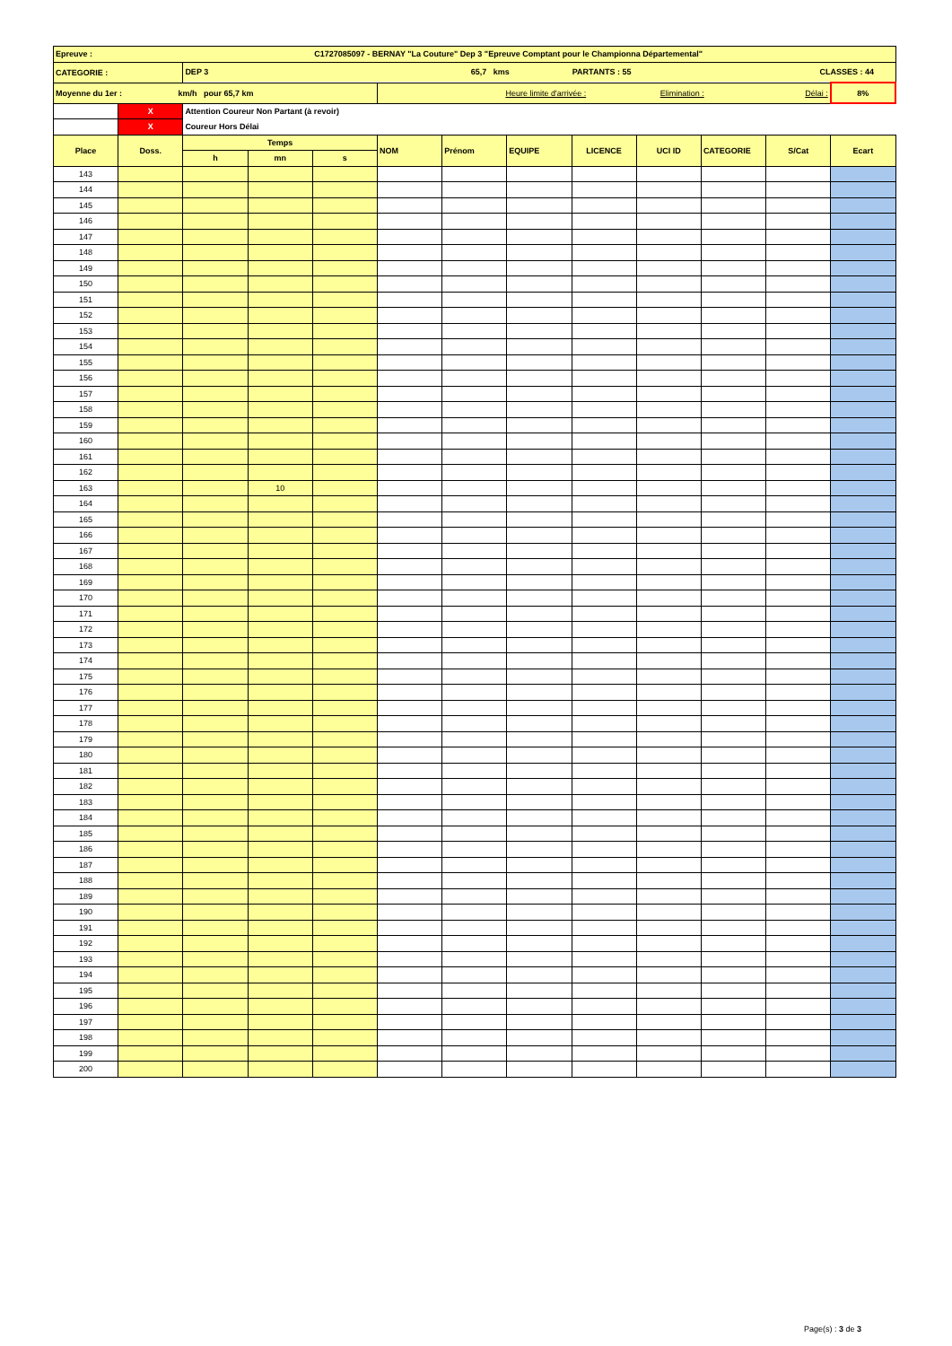| Epreuve : | | | | C1727085097 - BERNAY "La Couture" Dep 3 "Epreuve Comptant pour le Championna Départemental" | | | | | | | | |
| CATEGORIE : | | DEP 3 65,7 kms PARTANTS : 55 CLASSES : 44 | | | | | | | | | | |
| Moyenne du 1er : km/h pour 65,7 km | | | | | Heure limite d'arrivée : Elimination : Délai : | | | | | | | 8% |
| | X | Attention Coureur Non Partant (à revoir) | | | | | | | | | | |
| | X | Coureur Hors Délai | | | | | | | | | | |
| Place | Doss. | Temps | | | NOM | Prénom | EQUIPE | LICENCE | UCI ID | CATEGORIE | S/Cat | Ecart |
| | | h | mn | s | | | | | | | | |
| 143 | | | | | | | | | | | | |
| 144 | | | | | | | | | | | | |
| 145 | | | | | | | | | | | | |
| 146 | | | | | | | | | | | | |
| 147 | | | | | | | | | | | | |
| 148 | | | | | | | | | | | | |
| 149 | | | | | | | | | | | | |
| 150 | | | | | | | | | | | | |
| 151 | | | | | | | | | | | | |
| 152 | | | | | | | | | | | | |
| 153 | | | | | | | | | | | | |
| 154 | | | | | | | | | | | | |
| 155 | | | | | | | | | | | | |
| 156 | | | | | | | | | | | | |
| 157 | | | | | | | | | | | | |
| 158 | | | | | | | | | | | | |
| 159 | | | | | | | | | | | | |
| 160 | | | | | | | | | | | | |
| 161 | | | | | | | | | | | | |
| 162 | | | | | | | | | | | | |
| 163 | | | 10 | | | | | | | | | |
| 164 | | | | | | | | | | | | |
| 165 | | | | | | | | | | | | |
| 166 | | | | | | | | | | | | |
| 167 | | | | | | | | | | | | |
| 168 | | | | | | | | | | | | |
| 169 | | | | | | | | | | | | |
| 170 | | | | | | | | | | | | |
| 171 | | | | | | | | | | | | |
| 172 | | | | | | | | | | | | |
| 173 | | | | | | | | | | | | |
| 174 | | | | | | | | | | | | |
| 175 | | | | | | | | | | | | |
| 176 | | | | | | | | | | | | |
| 177 | | | | | | | | | | | | |
| 178 | | | | | | | | | | | | |
| 179 | | | | | | | | | | | | |
| 180 | | | | | | | | | | | | |
| 181 | | | | | | | | | | | | |
| 182 | | | | | | | | | | | | |
| 183 | | | | | | | | | | | | |
| 184 | | | | | | | | | | | | |
| 185 | | | | | | | | | | | | |
| 186 | | | | | | | | | | | | |
| 187 | | | | | | | | | | | | |
| 188 | | | | | | | | | | | | |
| 189 | | | | | | | | | | | | |
| 190 | | | | | | | | | | | | |
| 191 | | | | | | | | | | | | |
| 192 | | | | | | | | | | | | |
| 193 | | | | | | | | | | | | |
| 194 | | | | | | | | | | | | |
| 195 | | | | | | | | | | | | |
| 196 | | | | | | | | | | | | |
| 197 | | | | | | | | | | | | |
| 198 | | | | | | | | | | | | |
| 199 | | | | | | | | | | | | |
| 200 | | | | | | | | | | | | |
Page(s) : 3 de 3